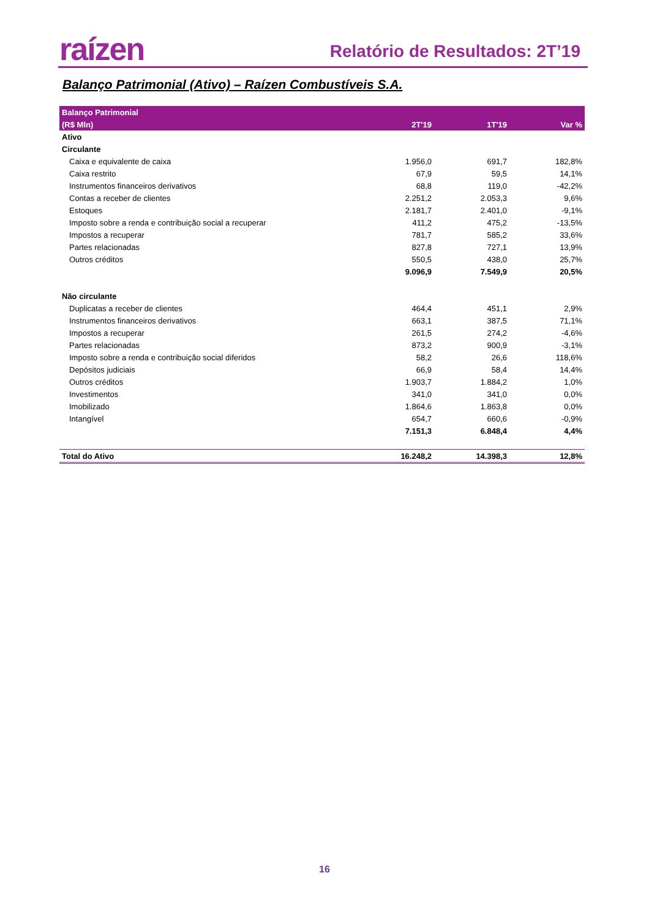raízen Relatório de Resultados: 2T’19
Balanço Patrimonial (Ativo) – Raízen Combustíveis S.A.
| Balanço Patrimonial | | | |
| --- | --- | --- | --- |
| (R$ Mln) | 2T'19 | 1T'19 | Var % |
| Ativo | | | |
| Circulante | | | |
| Caixa e equivalente de caixa | 1.956,0 | 691,7 | 182,8% |
| Caixa restrito | 67,9 | 59,5 | 14,1% |
| Instrumentos financeiros derivativos | 68,8 | 119,0 | -42,2% |
| Contas a receber de clientes | 2.251,2 | 2.053,3 | 9,6% |
| Estoques | 2.181,7 | 2.401,0 | -9,1% |
| Imposto sobre a renda e contribuição social a recuperar | 411,2 | 475,2 | -13,5% |
| Impostos a recuperar | 781,7 | 585,2 | 33,6% |
| Partes relacionadas | 827,8 | 727,1 | 13,9% |
| Outros créditos | 550,5 | 438,0 | 25,7% |
| | 9.096,9 | 7.549,9 | 20,5% |
| Não circulante | | | |
| Duplicatas a receber de clientes | 464,4 | 451,1 | 2,9% |
| Instrumentos financeiros derivativos | 663,1 | 387,5 | 71,1% |
| Impostos a recuperar | 261,5 | 274,2 | -4,6% |
| Partes relacionadas | 873,2 | 900,9 | -3,1% |
| Imposto sobre a renda e contribuição social diferidos | 58,2 | 26,6 | 118,6% |
| Depósitos judiciais | 66,9 | 58,4 | 14,4% |
| Outros créditos | 1.903,7 | 1.884,2 | 1,0% |
| Investimentos | 341,0 | 341,0 | 0,0% |
| Imobilizado | 1.864,6 | 1.863,8 | 0,0% |
| Intangível | 654,7 | 660,6 | -0,9% |
| | 7.151,3 | 6.848,4 | 4,4% |
| Total do Ativo | 16.248,2 | 14.398,3 | 12,8% |
16